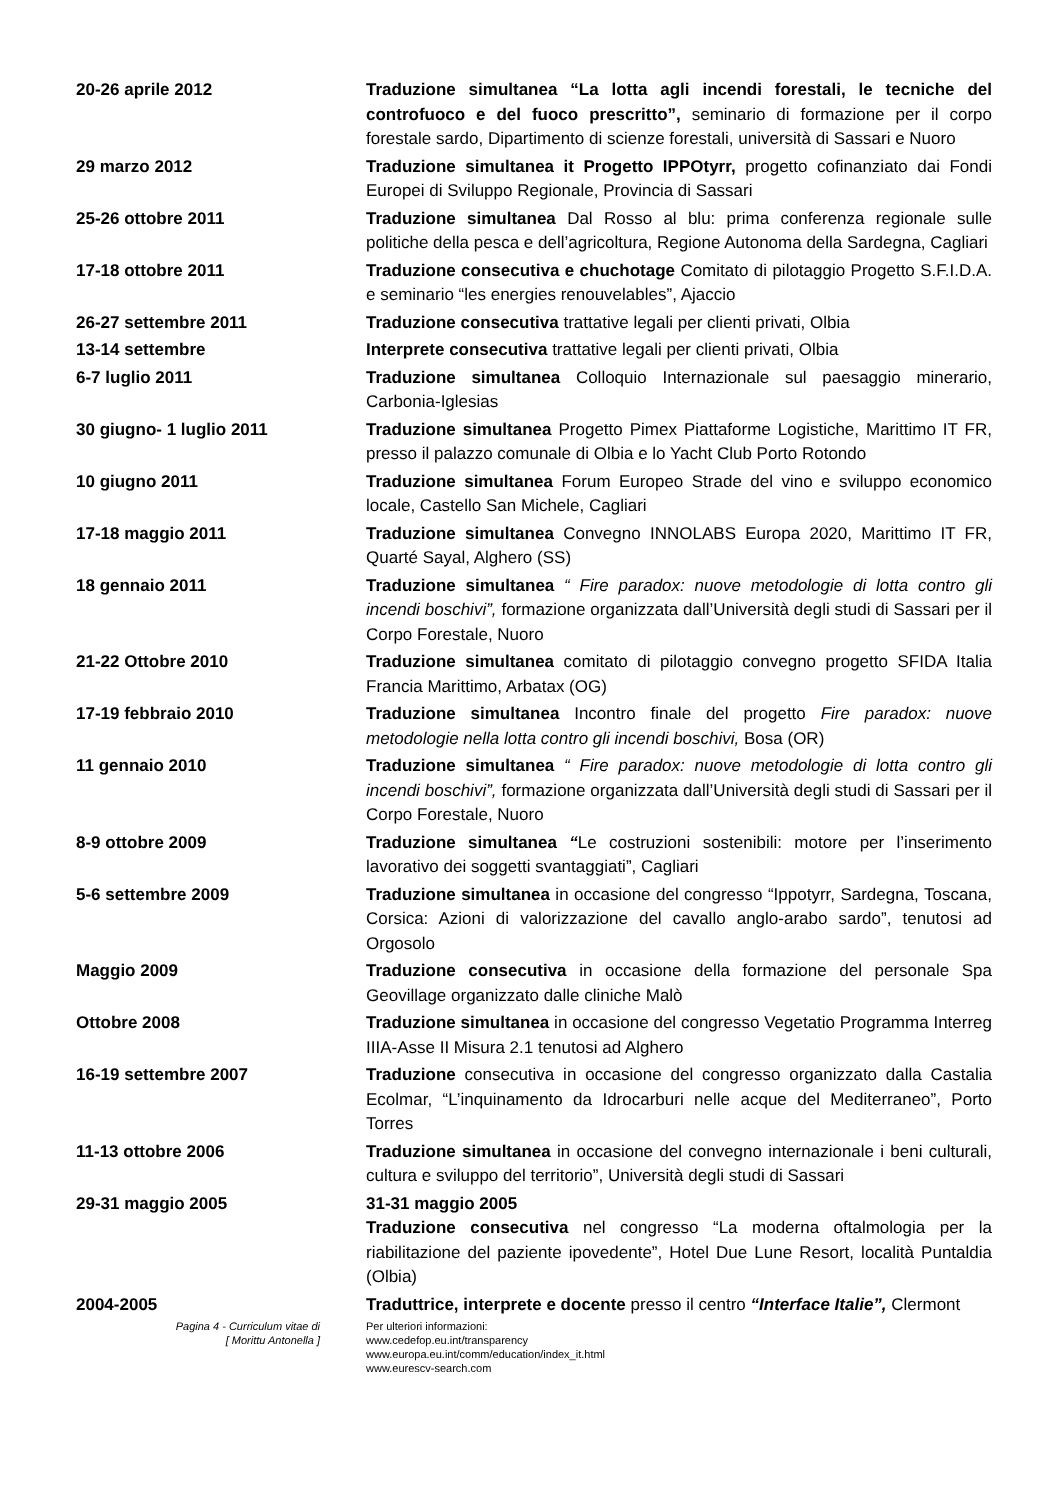20-26 aprile 2012 Traduzione simultanea “La lotta agli incendi forestali, le tecniche del controfuoco e del fuoco prescritto”, seminario di formazione per il corpo forestale sardo, Dipartimento di scienze forestali, università di Sassari e Nuoro
29 marzo 2012 Traduzione simultanea it Progetto IPPOtyrr, progetto cofinanziato dai Fondi Europei di Sviluppo Regionale, Provincia di Sassari
25-26 ottobre 2011 Traduzione simultanea Dal Rosso al blu: prima conferenza regionale sulle politiche della pesca e dell’agricoltura, Regione Autonoma della Sardegna, Cagliari
17-18 ottobre 2011 Traduzione consecutiva e chuchotage Comitato di pilotaggio Progetto S.F.I.D.A. e seminario “les energies renouvelables”, Ajaccio
26-27 settembre 2011 Traduzione consecutiva trattative legali per clienti privati, Olbia
13-14 settembre Interprete consecutiva trattative legali per clienti privati, Olbia
6-7 luglio 2011 Traduzione simultanea Colloquio Internazionale sul paesaggio minerario, Carbonia-Iglesias
30 giugno- 1 luglio 2011 Traduzione simultanea Progetto Pimex Piattaforme Logistiche, Marittimo IT FR, presso il palazzo comunale di Olbia e lo Yacht Club Porto Rotondo
10 giugno 2011 Traduzione simultanea Forum Europeo Strade del vino e sviluppo economico locale, Castello San Michele, Cagliari
17-18 maggio 2011 Traduzione simultanea Convegno INNOLABS Europa 2020, Marittimo IT FR, Quarté Sayal, Alghero (SS)
18 gennaio 2011 Traduzione simultanea “ Fire paradox: nuove metodologie di lotta contro gli incendi boschivi”, formazione organizzata dall’Università degli studi di Sassari per il Corpo Forestale, Nuoro
21-22 Ottobre 2010 Traduzione simultanea comitato di pilotaggio convegno progetto SFIDA Italia Francia Marittimo, Arbatax (OG)
17-19 febbraio 2010 Traduzione simultanea Incontro finale del progetto Fire paradox: nuove metodologie nella lotta contro gli incendi boschivi, Bosa (OR)
11 gennaio 2010 Traduzione simultanea “ Fire paradox: nuove metodologie di lotta contro gli incendi boschivi”, formazione organizzata dall’Università degli studi di Sassari per il Corpo Forestale, Nuoro
8-9 ottobre 2009 Traduzione simultanea “Le costruzioni sostenibili: motore per l’inserimento lavorativo dei soggetti svantaggiati”, Cagliari
5-6 settembre 2009 Traduzione simultanea in occasione del congresso “Ippotyrr, Sardegna, Toscana, Corsica: Azioni di valorizzazione del cavallo anglo-arabo sardo”, tenutosi ad Orgosolo
Maggio 2009 Traduzione consecutiva in occasione della formazione del personale Spa Geovillage organizzato dalle cliniche Malò
Ottobre 2008 Traduzione simultanea in occasione del congresso Vegetatio Programma Interreg IIIA-Asse II Misura 2.1 tenutosi ad Alghero
16-19 settembre 2007 Traduzione consecutiva in occasione del congresso organizzato dalla Castalia Ecolmar, “L’inquinamento da Idrocarburi nelle acque del Mediterraneo”, Porto Torres
11-13 ottobre 2006 Traduzione simultanea in occasione del convegno internazionale i beni culturali, cultura e sviluppo del territorio”, Università degli studi di Sassari
29-31 maggio 2005 31-31 maggio 2005
Traduzione consecutiva nel congresso “La moderna oftalmologia per la riabilitazione del paziente ipovedente”, Hotel Due Lune Resort, località Puntaldia (Olbia)
2004-2005 Traduttrice, interprete e docente presso il centro “Interface Italie”, Clermont
Pagina 4 - Curriculum vitae di
[ Morittu Antonella ]
Per ulteriori informazioni:
www.cedefop.eu.int/transparency
www.europa.eu.int/comm/education/index_it.html
www.eurescv-search.com